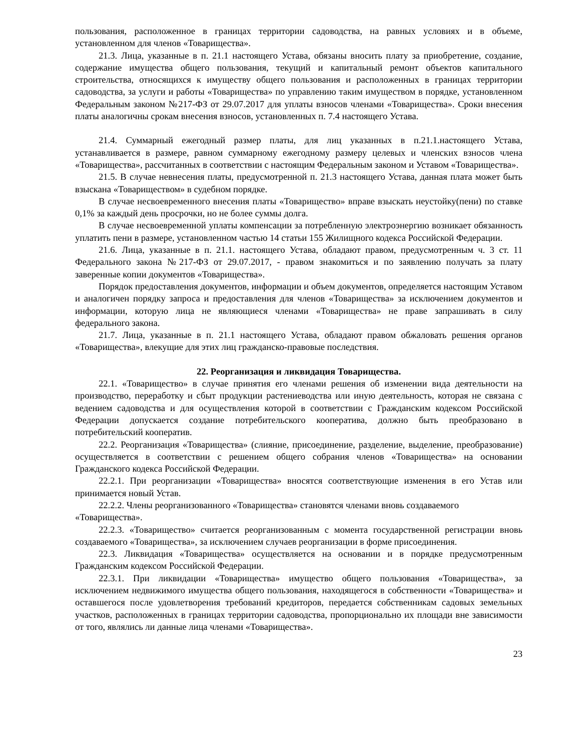пользования, расположенное в границах территории садоводства, на равных условиях и в объеме, установленном для членов «Товарищества».
21.3. Лица, указанные в п. 21.1 настоящего Устава, обязаны вносить плату за приобретение, создание, содержание имущества общего пользования, текущий и капитальный ремонт объектов капитального строительства, относящихся к имуществу общего пользования и расположенных в границах территории садоводства, за услуги и работы «Товарищества» по управлению таким имуществом в порядке, установленном Федеральным законом №217-ФЗ от 29.07.2017 для уплаты взносов членами «Товарищества». Сроки внесения платы аналогичны срокам внесения взносов, установленных п. 7.4 настоящего Устава.
21.4. Суммарный ежегодный размер платы, для лиц указанных в п.21.1.настоящего Устава, устанавливается в размере, равном суммарному ежегодному размеру целевых и членских взносов члена «Товарищества», рассчитанных в соответствии с настоящим Федеральным законом и Уставом «Товарищества».
21.5. В случае невнесения платы, предусмотренной п. 21.3 настоящего Устава, данная плата может быть взыскана «Товариществом» в судебном порядке.
В случае несвоевременного внесения платы «Товарищество» вправе взыскать неустойку(пени) по ставке 0,1% за каждый день просрочки, но не более суммы долга.
В случае несвоевременной уплаты компенсации за потребленную электроэнергию возникает обязанность уплатить пени в размере, установленном частью 14 статьи 155 Жилищного кодекса Российской Федерации.
21.6. Лица, указанные в п. 21.1. настоящего Устава, обладают правом, предусмотренным ч. 3 ст. 11 Федерального закона №217-ФЗ от 29.07.2017, - правом знакомиться и по заявлению получать за плату заверенные копии документов «Товарищества».
Порядок предоставления документов, информации и объем документов, определяется настоящим Уставом и аналогичен порядку запроса и предоставления для членов «Товарищества» за исключением документов и информации, которую лица не являющиеся членами «Товарищества» не праве запрашивать в силу федерального закона.
21.7. Лица, указанные в п. 21.1 настоящего Устава, обладают правом обжаловать решения органов «Товарищества», влекущие для этих лиц гражданско-правовые последствия.
22. Реорганизация и ликвидация Товарищества.
22.1. «Товарищество» в случае принятия его членами решения об изменении вида деятельности на производство, переработку и сбыт продукции растениеводства или иную деятельность, которая не связана с ведением садоводства и для осуществления которой в соответствии с Гражданским кодексом Российской Федерации допускается создание потребительского кооператива, должно быть преобразовано в потребительский кооператив.
22.2. Реорганизация «Товарищества» (слияние, присоединение, разделение, выделение, преобразование) осуществляется в соответствии с решением общего собрания членов «Товарищества» на основании Гражданского кодекса Российской Федерации.
22.2.1. При реорганизации «Товарищества» вносятся соответствующие изменения в его Устав или принимается новый Устав.
22.2.2. Члены реорганизованного «Товарищества» становятся членами вновь создаваемого «Товарищества».
22.2.3. «Товарищество» считается реорганизованным с момента государственной регистрации вновь создаваемого «Товарищества», за исключением случаев реорганизации в форме присоединения.
22.3. Ликвидация «Товарищества» осуществляется на основании и в порядке предусмотренным Гражданским кодексом Российской Федерации.
22.3.1. При ликвидации «Товарищества» имущество общего пользования «Товарищества», за исключением недвижимого имущества общего пользования, находящегося в собственности «Товарищества» и оставшегося после удовлетворения требований кредиторов, передается собственникам садовых земельных участков, расположенных в границах территории садоводства, пропорционально их площади вне зависимости от того, являлись ли данные лица членами «Товарищества».
23